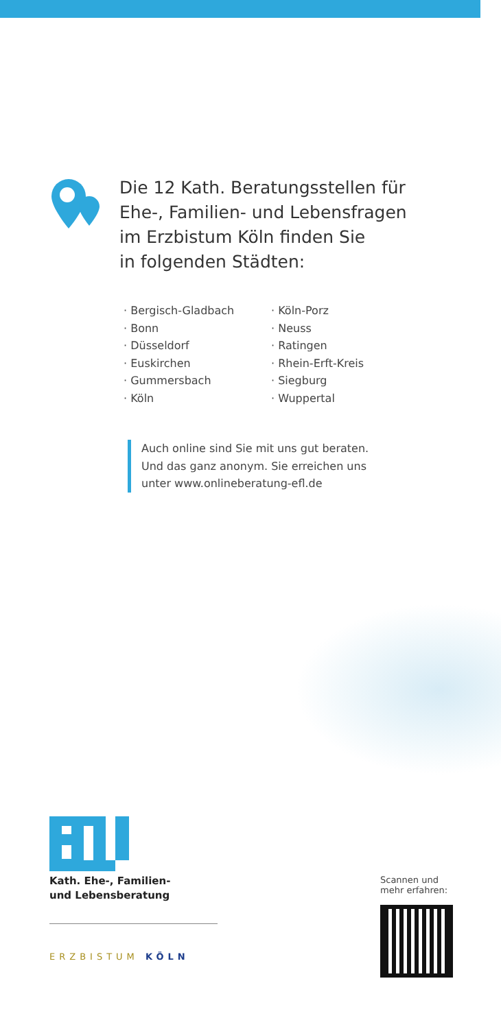Die 12 Kath. Beratungsstellen für
Ehe-, Familien- und Lebensfragen
im Erzbistum Köln finden Sie
in folgenden Städten:
· Bergisch-Gladbach
· Bonn
· Düsseldorf
· Euskirchen
· Gummersbach
· Köln
· Köln-Porz
· Neuss
· Ratingen
· Rhein-Erft-Kreis
· Siegburg
· Wuppertal
Auch online sind Sie mit uns gut beraten.
Und das ganz anonym. Sie erreichen uns
unter www.onlineberatung-efl.de
Kath. Ehe-, Familien-
und Lebensberatung
ERZBISTUM KÖLN
Scannen und
mehr erfahren: